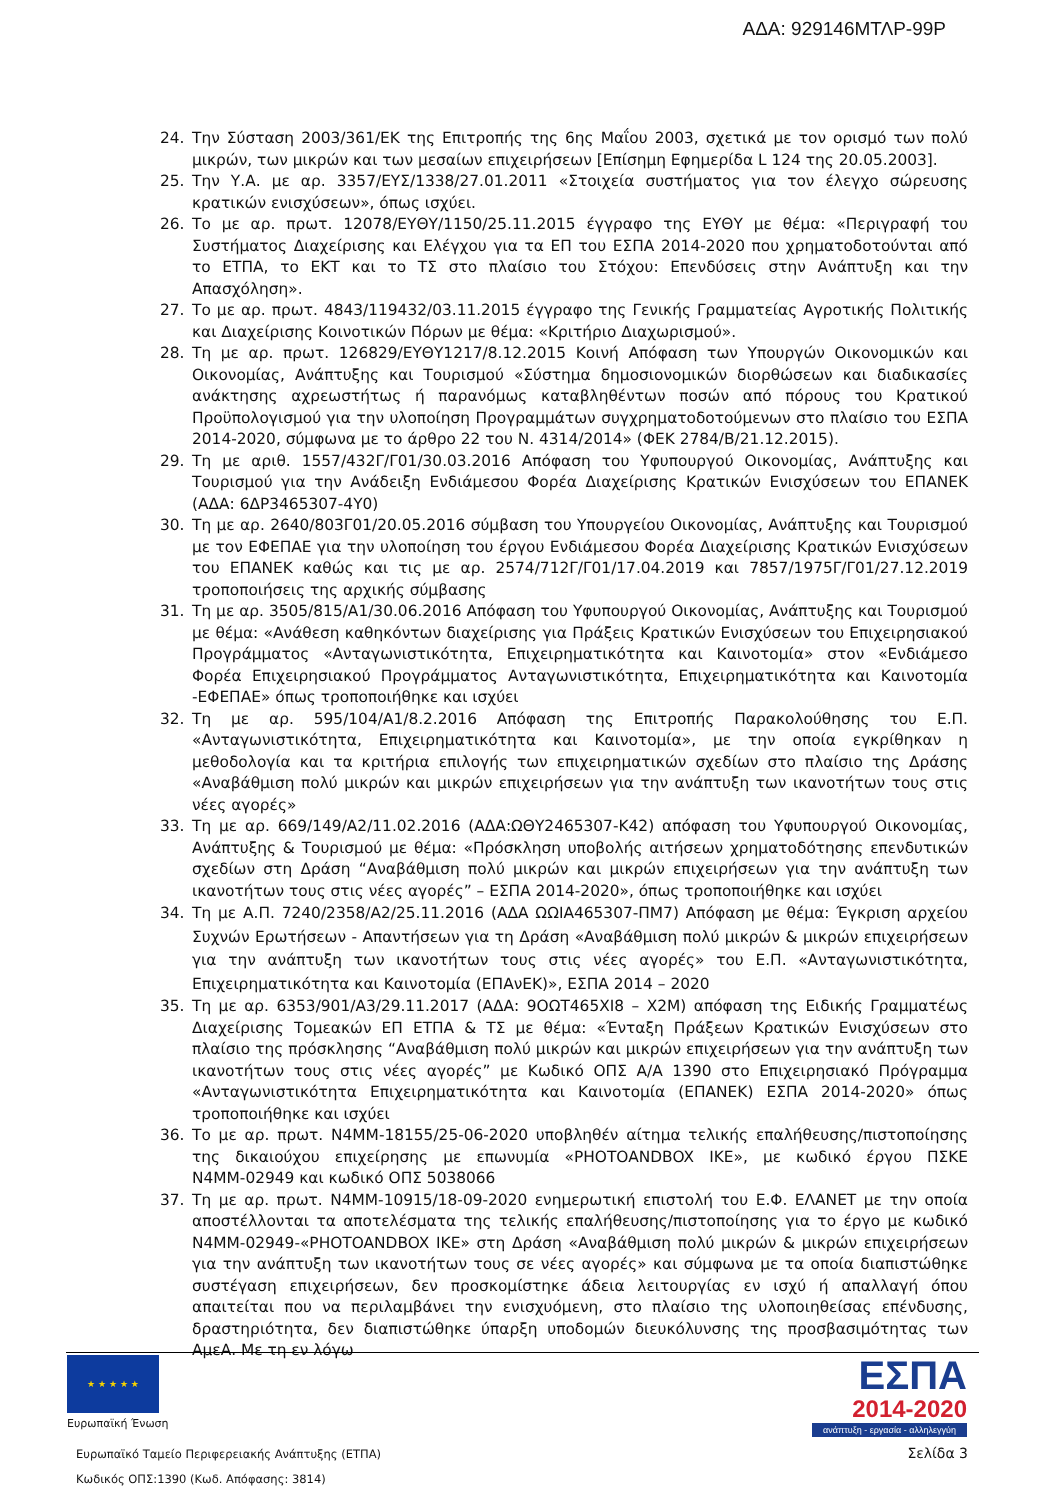ΑΔΑ: 929146ΜΤΛΡ-99Ρ
24. Την Σύσταση 2003/361/ΕΚ της Επιτροπής της 6ης Μαΐου 2003, σχετικά με τον ορισμό των πολύ μικρών, των μικρών και των μεσαίων επιχειρήσεων [Επίσημη Εφημερίδα L 124 της 20.05.2003].
25. Την Υ.Α. με αρ. 3357/ΕΥΣ/1338/27.01.2011 «Στοιχεία συστήματος για τον έλεγχο σώρευσης κρατικών ενισχύσεων», όπως ισχύει.
26. Το με αρ. πρωτ. 12078/ΕΥΘΥ/1150/25.11.2015 έγγραφο της ΕΥΘΥ με θέμα: «Περιγραφή του Συστήματος Διαχείρισης και Ελέγχου για τα ΕΠ του ΕΣΠΑ 2014-2020 που χρηματοδοτούνται από το ΕΤΠΑ, το ΕΚΤ και το ΤΣ στο πλαίσιο του Στόχου: Επενδύσεις στην Ανάπτυξη και την Απασχόληση».
27. Το με αρ. πρωτ. 4843/119432/03.11.2015 έγγραφο της Γενικής Γραμματείας Αγροτικής Πολιτικής και Διαχείρισης Κοινοτικών Πόρων με θέμα: «Κριτήριο Διαχωρισμού».
28. Τη με αρ. πρωτ. 126829/ΕΥΘΥ1217/8.12.2015 Κοινή Απόφαση των Υπουργών Οικονομικών και Οικονομίας, Ανάπτυξης και Τουρισμού «Σύστημα δημοσιονομικών διορθώσεων και διαδικασίες ανάκτησης αχρεωστήτως ή παρανόμως καταβληθέντων ποσών από πόρους του Κρατικού Προϋπολογισμού για την υλοποίηση Προγραμμάτων συγχρηματοδοτούμενων στο πλαίσιο του ΕΣΠΑ 2014-2020, σύμφωνα με το άρθρο 22 του Ν. 4314/2014» (ΦΕΚ 2784/Β/21.12.2015).
29. Τη με αριθ. 1557/432Γ/Γ01/30.03.2016 Απόφαση του Υφυπουργού Οικονομίας, Ανάπτυξης και Τουρισμού για την Ανάδειξη Ενδιάμεσου Φορέα Διαχείρισης Κρατικών Ενισχύσεων του ΕΠΑΝΕΚ (ΑΔΑ: 6ΔΡ3465307-4Υ0)
30. Τη με αρ. 2640/803Γ01/20.05.2016 σύμβαση του Υπουργείου Οικονομίας, Ανάπτυξης και Τουρισμού με τον ΕΦΕΠΑΕ για την υλοποίηση του έργου Ενδιάμεσου Φορέα Διαχείρισης Κρατικών Ενισχύσεων του ΕΠΑΝΕΚ καθώς και τις με αρ. 2574/712Γ/Γ01/17.04.2019 και 7857/1975Γ/Γ01/27.12.2019 τροποποιήσεις της αρχικής σύμβασης
31. Τη με αρ. 3505/815/Α1/30.06.2016 Απόφαση του Υφυπουργού Οικονομίας, Ανάπτυξης και Τουρισμού με θέμα: «Ανάθεση καθηκόντων διαχείρισης για Πράξεις Κρατικών Ενισχύσεων του Επιχειρησιακού Προγράμματος «Ανταγωνιστικότητα, Επιχειρηματικότητα και Καινοτομία» στον «Ενδιάμεσο Φορέα Επιχειρησιακού Προγράμματος Ανταγωνιστικότητα, Επιχειρηματικότητα και Καινοτομία -ΕΦΕΠΑΕ» όπως τροποποιήθηκε και ισχύει
32. Τη με αρ. 595/104/Α1/8.2.2016 Απόφαση της Επιτροπής Παρακολούθησης του Ε.Π. «Ανταγωνιστικότητα, Επιχειρηματικότητα και Καινοτομία», με την οποία εγκρίθηκαν η μεθοδολογία και τα κριτήρια επιλογής των επιχειρηματικών σχεδίων στο πλαίσιο της Δράσης «Αναβάθμιση πολύ μικρών και μικρών επιχειρήσεων για την ανάπτυξη των ικανοτήτων τους στις νέες αγορές»
33. Τη με αρ. 669/149/Α2/11.02.2016 (ΑΔΑ:ΩΘΥ2465307-Κ42) απόφαση του Υφυπουργού Οικονομίας, Ανάπτυξης & Τουρισμού με θέμα: «Πρόσκληση υποβολής αιτήσεων χρηματοδότησης επενδυτικών σχεδίων στη Δράση “Αναβάθμιση πολύ μικρών και μικρών επιχειρήσεων για την ανάπτυξη των ικανοτήτων τους στις νέες αγορές” – ΕΣΠΑ 2014-2020», όπως τροποποιήθηκε και ισχύει
34. Τη με Α.Π. 7240/2358/Α2/25.11.2016 (ΑΔΑ ΩΩΙΑ465307-ΠΜ7) Απόφαση με θέμα: Έγκριση αρχείου Συχνών Ερωτήσεων - Απαντήσεων για τη Δράση «Αναβάθμιση πολύ μικρών & μικρών επιχειρήσεων για την ανάπτυξη των ικανοτήτων τους στις νέες αγορές» του Ε.Π. «Ανταγωνιστικότητα, Επιχειρηματικότητα και Καινοτομία (ΕΠΑνΕΚ)», ΕΣΠΑ 2014 – 2020
35. Τη με αρ. 6353/901/Α3/29.11.2017 (ΑΔΑ: 9ΟΩΤ465ΧΙ8 – Χ2Μ) απόφαση της Ειδικής Γραμματέως Διαχείρισης Τομεακών ΕΠ ΕΤΠΑ & ΤΣ με θέμα: «Ένταξη Πράξεων Κρατικών Ενισχύσεων στο πλαίσιο της πρόσκλησης “Αναβάθμιση πολύ μικρών και μικρών επιχειρήσεων για την ανάπτυξη των ικανοτήτων τους στις νέες αγορές” με Κωδικό ΟΠΣ Α/Α 1390 στο Επιχειρησιακό Πρόγραμμα «Ανταγωνιστικότητα Επιχειρηματικότητα και Καινοτομία (ΕΠΑΝΕΚ) ΕΣΠΑ 2014-2020» όπως τροποποιήθηκε και ισχύει
36. Το με αρ. πρωτ. Ν4ΜΜ-18155/25-06-2020 υποβληθέν αίτημα τελικής επαλήθευσης/πιστοποίησης της δικαιούχου επιχείρησης με επωνυμία «PHOTOANDBOX ΙΚΕ», με κωδικό έργου ΠΣΚΕ Ν4ΜΜ-02949 και κωδικό ΟΠΣ 5038066
37. Τη με αρ. πρωτ. Ν4ΜΜ-10915/18-09-2020 ενημερωτική επιστολή του Ε.Φ. ΕΛΑΝΕΤ με την οποία αποστέλλονται τα αποτελέσματα της τελικής επαλήθευσης/πιστοποίησης για το έργο με κωδικό Ν4ΜΜ-02949-«PHOTOANDBOX ΙΚΕ» στη Δράση «Αναβάθμιση πολύ μικρών & μικρών επιχειρήσεων για την ανάπτυξη των ικανοτήτων τους σε νέες αγορές» και σύμφωνα με τα οποία διαπιστώθηκε συστέγαση επιχειρήσεων, δεν προσκομίστηκε άδεια λειτουργίας εν ισχύ ή απαλλαγή όπου απαιτείται που να περιλαμβάνει την ενισχυόμενη, στο πλαίσιο της υλοποιηθείσας επένδυσης, δραστηριότητα, δεν διαπιστώθηκε ύπαρξη υποδομών διευκόλυνσης της προσβασιμότητας των ΑμεΑ. Με τη εν λόγω
★ ★ ★ ★ ★
Ευρωπαϊκή Ένωση
ΕΣΠΑ
2014-2020
ανάπτυξη - εργασία - αλληλεγγύη
Ευρωπαϊκό Ταμείο Περιφερειακής Ανάπτυξης (ΕΤΠΑ)
Σελίδα 3
Κωδικός ΟΠΣ:1390 (Κωδ. Απόφασης: 3814)